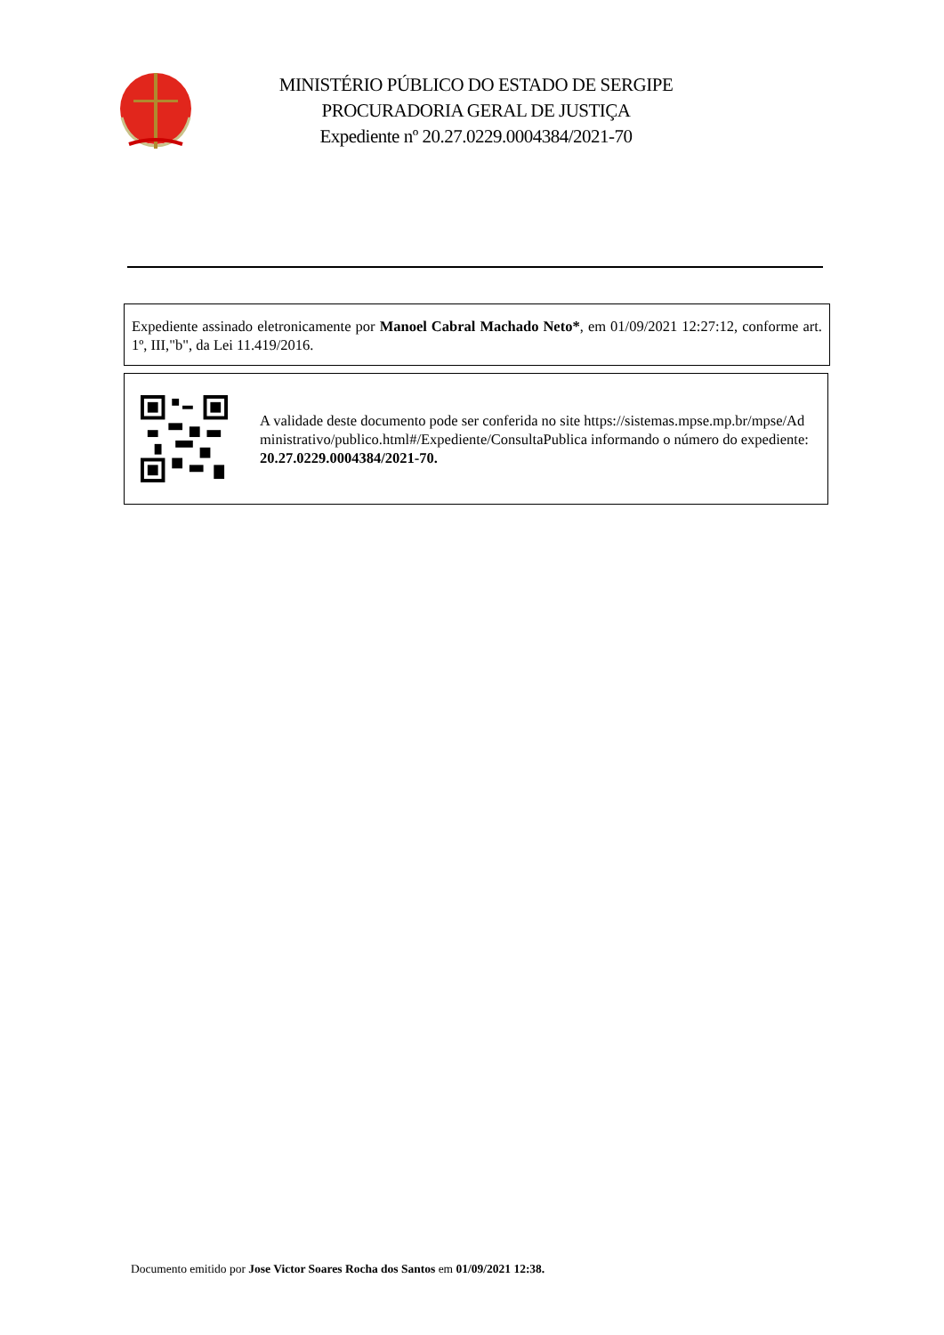MINISTÉRIO PÚBLICO DO ESTADO DE SERGIPE
PROCURADORIA GERAL DE JUSTIÇA
Expediente nº 20.27.0229.0004384/2021-70
Expediente assinado eletronicamente por Manoel Cabral Machado Neto*, em 01/09/2021 12:27:12, conforme art. 1º, III,"b", da Lei 11.419/2016.
A validade deste documento pode ser conferida no site https://sistemas.mpse.mp.br/mpse/Administrativo/publico.html#/Expediente/ConsultaPublica informando o número do expediente: 20.27.0229.0004384/2021-70.
Documento emitido por Jose Victor Soares Rocha dos Santos em 01/09/2021 12:38.